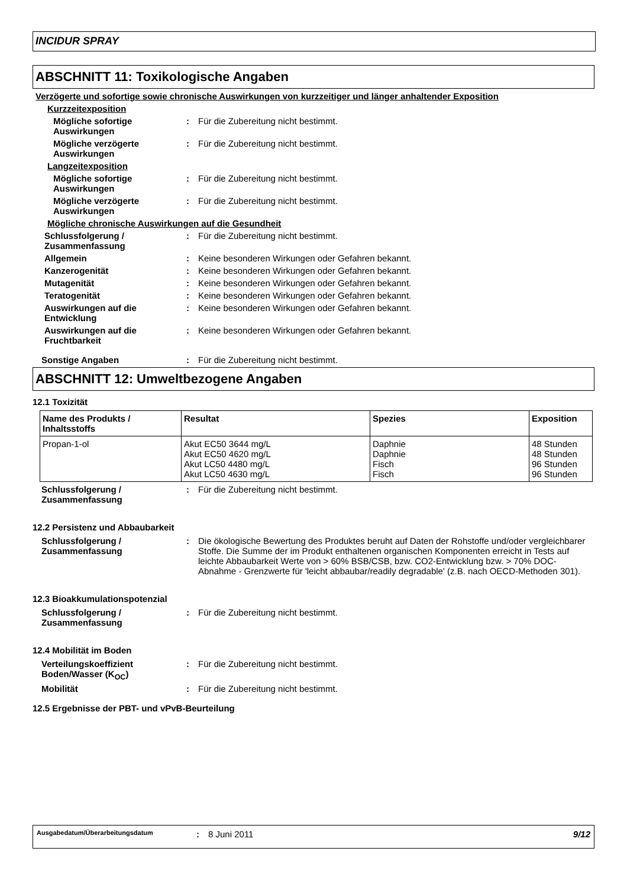INCIDUR SPRAY
ABSCHNITT 11: Toxikologische Angaben
Verzögerte und sofortige sowie chronische Auswirkungen von kurzzeitiger und länger anhaltender Exposition
Kurzzeitexposition
Mögliche sofortige Auswirkungen
: Für die Zubereitung nicht bestimmt.
Mögliche verzögerte Auswirkungen
: Für die Zubereitung nicht bestimmt.
Langzeitexposition
Mögliche sofortige Auswirkungen
: Für die Zubereitung nicht bestimmt.
Mögliche verzögerte Auswirkungen
: Für die Zubereitung nicht bestimmt.
Mögliche chronische Auswirkungen auf die Gesundheit
Schlussfolgerung / Zusammenfassung
: Für die Zubereitung nicht bestimmt.
Allgemein : Keine besonderen Wirkungen oder Gefahren bekannt.
Kanzerogenität : Keine besonderen Wirkungen oder Gefahren bekannt.
Mutagenität : Keine besonderen Wirkungen oder Gefahren bekannt.
Teratogenität : Keine besonderen Wirkungen oder Gefahren bekannt.
Auswirkungen auf die Entwicklung
: Keine besonderen Wirkungen oder Gefahren bekannt.
Auswirkungen auf die Fruchtbarkeit
: Keine besonderen Wirkungen oder Gefahren bekannt.
Sonstige Angaben : Für die Zubereitung nicht bestimmt.
ABSCHNITT 12: Umweltbezogene Angaben
12.1 Toxizität
| Name des Produkts / Inhaltsstoffs | Resultat | Spezies | Exposition |
| --- | --- | --- | --- |
| Propan-1-ol | Akut EC50 3644 mg/L Akut EC50 4620 mg/L Akut LC50 4480 mg/L Akut LC50 4630 mg/L | Daphnie Daphnie Fisch Fisch | 48 Stunden 48 Stunden 96 Stunden 96 Stunden |
Schlussfolgerung / Zusammenfassung
: Für die Zubereitung nicht bestimmt.
12.2 Persistenz und Abbaubarkeit
Schlussfolgerung / Zusammenfassung
: Die ökologische Bewertung des Produktes beruht auf Daten der Rohstoffe und/oder vergleichbarer Stoffe. Die Summe der im Produkt enthaltenen organischen Komponenten erreicht in Tests auf leichte Abbaubarkeit Werte von > 60% BSB/CSB, bzw. CO2-Entwicklung bzw. > 70% DOC-Abnahme - Grenzwerte für 'leicht abbaubar/readily degradable' (z.B. nach OECD-Methoden 301).
12.3 Bioakkumulationspotenzial
Schlussfolgerung / Zusammenfassung
: Für die Zubereitung nicht bestimmt.
12.4 Mobilität im Boden
Verteilungskoeffizient Boden/Wasser (K<sub>OC</sub>)
: Für die Zubereitung nicht bestimmt.
Mobilität : Für die Zubereitung nicht bestimmt.
12.5 Ergebnisse der PBT- und vPvB-Beurteilung
Ausgabedatum/Überarbeitungsdatum: 8 Juni 2011 9/12